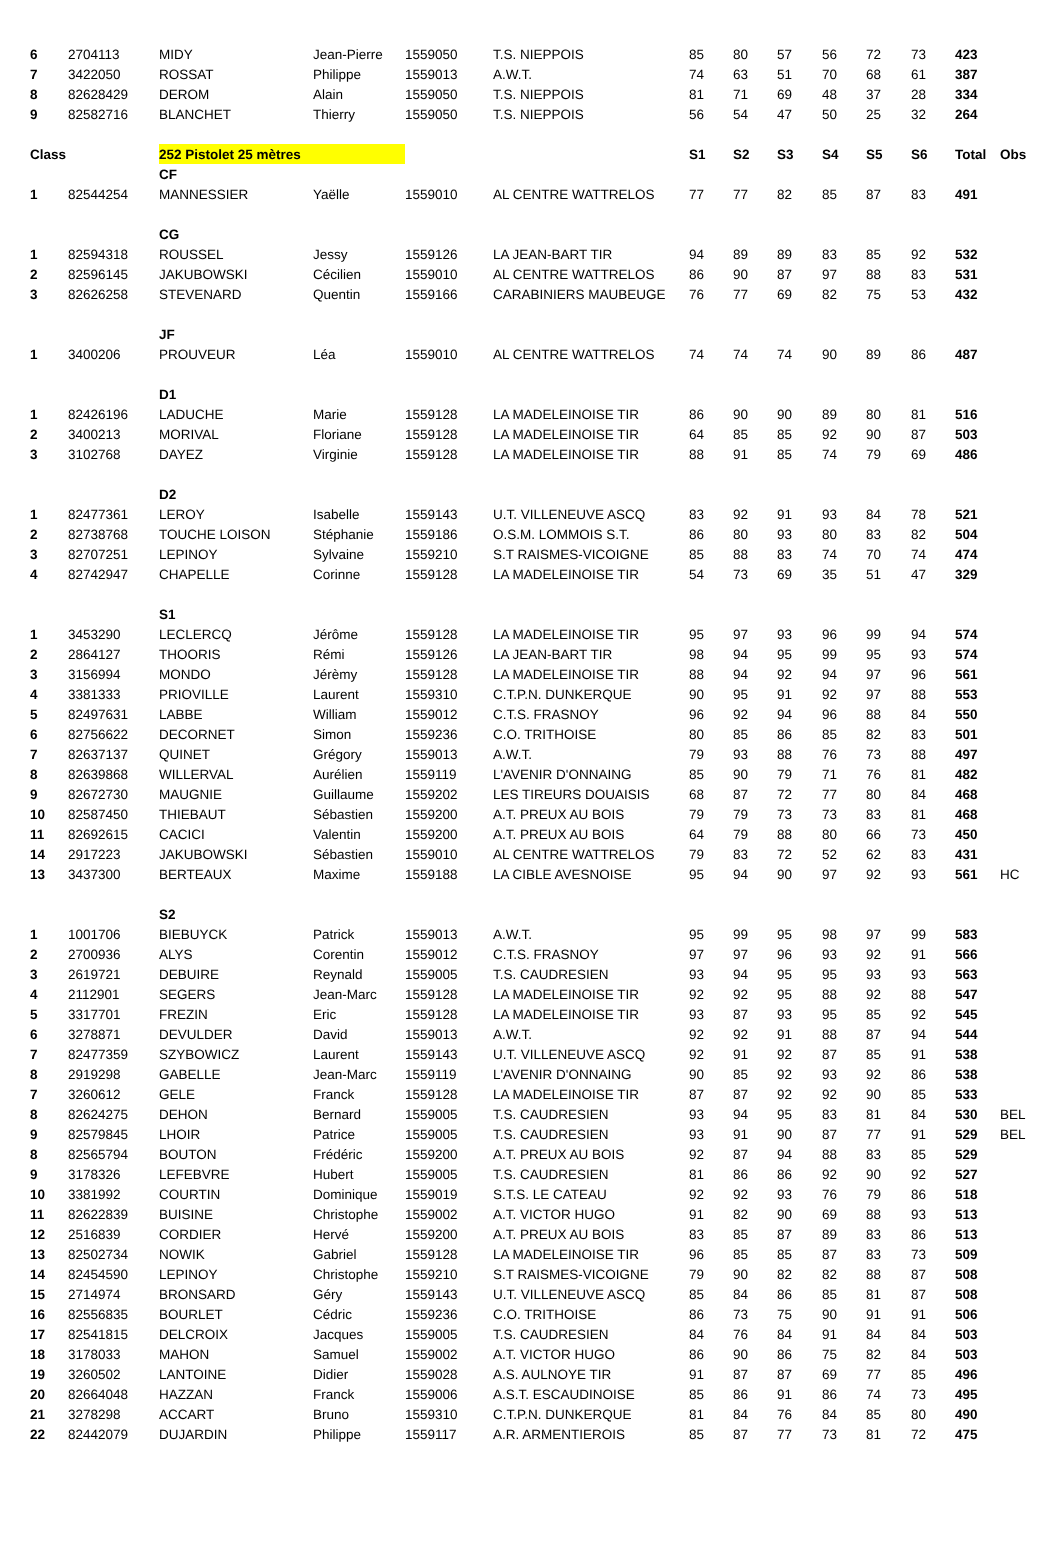| 6 | 2704113 | MIDY | Jean-Pierre | 1559050 | T.S. NIEPPOIS | 85 | 80 | 57 | 56 | 72 | 73 | 423 | |
| 7 | 3422050 | ROSSAT | Philippe | 1559013 | A.W.T. | 74 | 63 | 51 | 70 | 68 | 61 | 387 | |
| 8 | 82628429 | DEROM | Alain | 1559050 | T.S. NIEPPOIS | 81 | 71 | 69 | 48 | 37 | 28 | 334 | |
| 9 | 82582716 | BLANCHET | Thierry | 1559050 | T.S. NIEPPOIS | 56 | 54 | 47 | 50 | 25 | 32 | 264 | |
| Class | | 252 Pistolet 25 mètres | | | | S1 | S2 | S3 | S4 | S5 | S6 | Total | Obs |
| | | CF | | | | | | | | | | | |
| 1 | 82544254 | MANNESSIER | Yaëlle | 1559010 | AL CENTRE WATTRELOS | 77 | 77 | 82 | 85 | 87 | 83 | 491 | |
| | | CG | | | | | | | | | | | |
| 1 | 82594318 | ROUSSEL | Jessy | 1559126 | LA JEAN-BART TIR | 94 | 89 | 89 | 83 | 85 | 92 | 532 | |
| 2 | 82596145 | JAKUBOWSKI | Cécilien | 1559010 | AL CENTRE WATTRELOS | 86 | 90 | 87 | 97 | 88 | 83 | 531 | |
| 3 | 82626258 | STEVENARD | Quentin | 1559166 | CARABINIERS MAUBEUGE | 76 | 77 | 69 | 82 | 75 | 53 | 432 | |
| | | JF | | | | | | | | | | | |
| 1 | 3400206 | PROUVEUR | Léa | 1559010 | AL CENTRE WATTRELOS | 74 | 74 | 74 | 90 | 89 | 86 | 487 | |
| | | D1 | | | | | | | | | | | |
| 1 | 82426196 | LADUCHE | Marie | 1559128 | LA MADELEINOISE TIR | 86 | 90 | 90 | 89 | 80 | 81 | 516 | |
| 2 | 3400213 | MORIVAL | Floriane | 1559128 | LA MADELEINOISE TIR | 64 | 85 | 85 | 92 | 90 | 87 | 503 | |
| 3 | 3102768 | DAYEZ | Virginie | 1559128 | LA MADELEINOISE TIR | 88 | 91 | 85 | 74 | 79 | 69 | 486 | |
| | | D2 | | | | | | | | | | | |
| 1 | 82477361 | LEROY | Isabelle | 1559143 | U.T. VILLENEUVE ASCQ | 83 | 92 | 91 | 93 | 84 | 78 | 521 | |
| 2 | 82738768 | TOUCHE LOISON | Stéphanie | 1559186 | O.S.M. LOMMOIS S.T. | 86 | 80 | 93 | 80 | 83 | 82 | 504 | |
| 3 | 82707251 | LEPINOY | Sylvaine | 1559210 | S.T RAISMES-VICOIGNE | 85 | 88 | 83 | 74 | 70 | 74 | 474 | |
| 4 | 82742947 | CHAPELLE | Corinne | 1559128 | LA MADELEINOISE TIR | 54 | 73 | 69 | 35 | 51 | 47 | 329 | |
| | | S1 | | | | | | | | | | | |
| 1 | 3453290 | LECLERCQ | Jérôme | 1559128 | LA MADELEINOISE TIR | 95 | 97 | 93 | 96 | 99 | 94 | 574 | |
| 2 | 2864127 | THOORIS | Rémi | 1559126 | LA JEAN-BART TIR | 98 | 94 | 95 | 99 | 95 | 93 | 574 | |
| 3 | 3156994 | MONDO | Jérèmy | 1559128 | LA MADELEINOISE TIR | 88 | 94 | 92 | 94 | 97 | 96 | 561 | |
| 4 | 3381333 | PRIOVILLE | Laurent | 1559310 | C.T.P.N. DUNKERQUE | 90 | 95 | 91 | 92 | 97 | 88 | 553 | |
| 5 | 82497631 | LABBE | William | 1559012 | C.T.S. FRASNOY | 96 | 92 | 94 | 96 | 88 | 84 | 550 | |
| 6 | 82756622 | DECORNET | Simon | 1559236 | C.O. TRITHOISE | 80 | 85 | 86 | 85 | 82 | 83 | 501 | |
| 7 | 82637137 | QUINET | Grégory | 1559013 | A.W.T. | 79 | 93 | 88 | 76 | 73 | 88 | 497 | |
| 8 | 82639868 | WILLERVAL | Aurélien | 1559119 | L'AVENIR D'ONNAING | 85 | 90 | 79 | 71 | 76 | 81 | 482 | |
| 9 | 82672730 | MAUGNIE | Guillaume | 1559202 | LES TIREURS DOUAISIS | 68 | 87 | 72 | 77 | 80 | 84 | 468 | |
| 10 | 82587450 | THIEBAUT | Sébastien | 1559200 | A.T. PREUX AU BOIS | 79 | 79 | 73 | 73 | 83 | 81 | 468 | |
| 11 | 82692615 | CACICI | Valentin | 1559200 | A.T. PREUX AU BOIS | 64 | 79 | 88 | 80 | 66 | 73 | 450 | |
| 14 | 2917223 | JAKUBOWSKI | Sébastien | 1559010 | AL CENTRE WATTRELOS | 79 | 83 | 72 | 52 | 62 | 83 | 431 | |
| 13 | 3437300 | BERTEAUX | Maxime | 1559188 | LA CIBLE AVESNOISE | 95 | 94 | 90 | 97 | 92 | 93 | 561 | HC |
| | | S2 | | | | | | | | | | | |
| 1 | 1001706 | BIEBUYCK | Patrick | 1559013 | A.W.T. | 95 | 99 | 95 | 98 | 97 | 99 | 583 | |
| 2 | 2700936 | ALYS | Corentin | 1559012 | C.T.S. FRASNOY | 97 | 97 | 96 | 93 | 92 | 91 | 566 | |
| 3 | 2619721 | DEBUIRE | Reynald | 1559005 | T.S. CAUDRESIEN | 93 | 94 | 95 | 95 | 93 | 93 | 563 | |
| 4 | 2112901 | SEGERS | Jean-Marc | 1559128 | LA MADELEINOISE TIR | 92 | 92 | 95 | 88 | 92 | 88 | 547 | |
| 5 | 3317701 | FREZIN | Eric | 1559128 | LA MADELEINOISE TIR | 93 | 87 | 93 | 95 | 85 | 92 | 545 | |
| 6 | 3278871 | DEVULDER | David | 1559013 | A.W.T. | 92 | 92 | 91 | 88 | 87 | 94 | 544 | |
| 7 | 82477359 | SZYBOWICZ | Laurent | 1559143 | U.T. VILLENEUVE ASCQ | 92 | 91 | 92 | 87 | 85 | 91 | 538 | |
| 8 | 2919298 | GABELLE | Jean-Marc | 1559119 | L'AVENIR D'ONNAING | 90 | 85 | 92 | 93 | 92 | 86 | 538 | |
| 7 | 3260612 | GELE | Franck | 1559128 | LA MADELEINOISE TIR | 87 | 87 | 92 | 92 | 90 | 85 | 533 | |
| 8 | 82624275 | DEHON | Bernard | 1559005 | T.S. CAUDRESIEN | 93 | 94 | 95 | 83 | 81 | 84 | 530 | BEL |
| 9 | 82579845 | LHOIR | Patrice | 1559005 | T.S. CAUDRESIEN | 93 | 91 | 90 | 87 | 77 | 91 | 529 | BEL |
| 8 | 82565794 | BOUTON | Frédéric | 1559200 | A.T. PREUX AU BOIS | 92 | 87 | 94 | 88 | 83 | 85 | 529 | |
| 9 | 3178326 | LEFEBVRE | Hubert | 1559005 | T.S. CAUDRESIEN | 81 | 86 | 86 | 92 | 90 | 92 | 527 | |
| 10 | 3381992 | COURTIN | Dominique | 1559019 | S.T.S. LE CATEAU | 92 | 92 | 93 | 76 | 79 | 86 | 518 | |
| 11 | 82622839 | BUISINE | Christophe | 1559002 | A.T. VICTOR HUGO | 91 | 82 | 90 | 69 | 88 | 93 | 513 | |
| 12 | 2516839 | CORDIER | Hervé | 1559200 | A.T. PREUX AU BOIS | 83 | 85 | 87 | 89 | 83 | 86 | 513 | |
| 13 | 82502734 | NOWIK | Gabriel | 1559128 | LA MADELEINOISE TIR | 96 | 85 | 85 | 87 | 83 | 73 | 509 | |
| 14 | 82454590 | LEPINOY | Christophe | 1559210 | S.T RAISMES-VICOIGNE | 79 | 90 | 82 | 82 | 88 | 87 | 508 | |
| 15 | 2714974 | BRONSARD | Géry | 1559143 | U.T. VILLENEUVE ASCQ | 85 | 84 | 86 | 85 | 81 | 87 | 508 | |
| 16 | 82556835 | BOURLET | Cédric | 1559236 | C.O. TRITHOISE | 86 | 73 | 75 | 90 | 91 | 91 | 506 | |
| 17 | 82541815 | DELCROIX | Jacques | 1559005 | T.S. CAUDRESIEN | 84 | 76 | 84 | 91 | 84 | 84 | 503 | |
| 18 | 3178033 | MAHON | Samuel | 1559002 | A.T. VICTOR HUGO | 86 | 90 | 86 | 75 | 82 | 84 | 503 | |
| 19 | 3260502 | LANTOINE | Didier | 1559028 | A.S. AULNOYE TIR | 91 | 87 | 87 | 69 | 77 | 85 | 496 | |
| 20 | 82664048 | HAZZAN | Franck | 1559006 | A.S.T. ESCAUDINOISE | 85 | 86 | 91 | 86 | 74 | 73 | 495 | |
| 21 | 3278298 | ACCART | Bruno | 1559310 | C.T.P.N. DUNKERQUE | 81 | 84 | 76 | 84 | 85 | 80 | 490 | |
| 22 | 82442079 | DUJARDIN | Philippe | 1559117 | A.R. ARMENTIEROIS | 85 | 87 | 77 | 73 | 81 | 72 | 475 | |